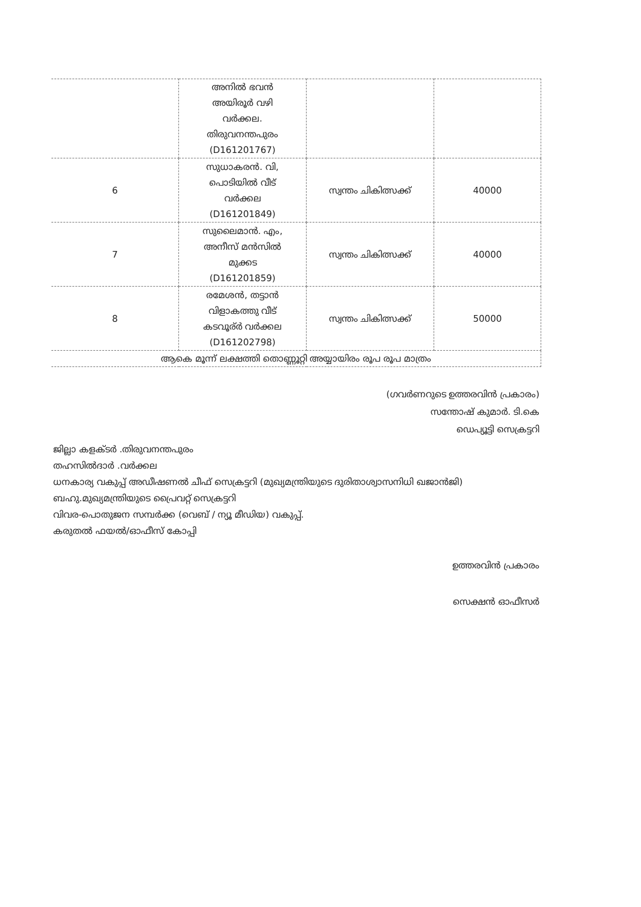| | അനിൽ ഭവൻ അയിരൂർ വഴി വർക്കല. തിരുവനന്തപുരം (D161201767) | | |
| 6 | സുധാകരൻ. വി, പൊടിയിൽ വീട് വർക്കല (D161201849) | സ്വന്തം ചികിത്സക്ക് | 40000 |
| 7 | സുലൈമാൻ. എം, അനീസ് മൻസിൽ മുക്കട (D161201859) | സ്വന്തം ചികിത്സക്ക് | 40000 |
| 8 | രമേശൻ, തട്ടാൻ വിളാകത്തു വീട് കടവൂര്ർ വർക്കല (D161202798) | സ്വന്തം ചികിത്സക്ക് | 50000 |
| ആകെ മൂന്ന് ലക്ഷത്തി തൊണ്ണൂറ്റി അയ്യായിരം രൂപ രൂപ മാത്രം | | | |
(ഗവർണറുടെ ഉത്തരവിൻ പ്രകാരം)
സന്തോഷ് കുമാർ. ടി.കെ
ഡെപ്യൂട്ടി സെക്രട്ടറി
ജില്ലാ കളക്ടർ .തിരുവനന്തപുരം
തഹസിൽദാർ .വർക്കല
ധനകാര്യ വകുപ്പ് അഡീഷണൽ ചീഫ് സെക്രട്ടറി (മുഖ്യമന്ത്രിയുടെ ദുരിതാശ്വാസനിധി ഖജാൻജി)
ബഹു.മുഖ്യമന്ത്രിയുടെ പ്രൈവറ്റ് സെക്രട്ടറി
വിവര-പൊതുജന സമ്പർക്ക (വെബ് / ന്യൂ മീഡിയ) വകുപ്പ്.
കരുതൽ ഫയൽ/ഓഫീസ് കോപ്പി
ഉത്തരവിൻ പ്രകാരം
സെക്ഷൻ ഓഫീസർ